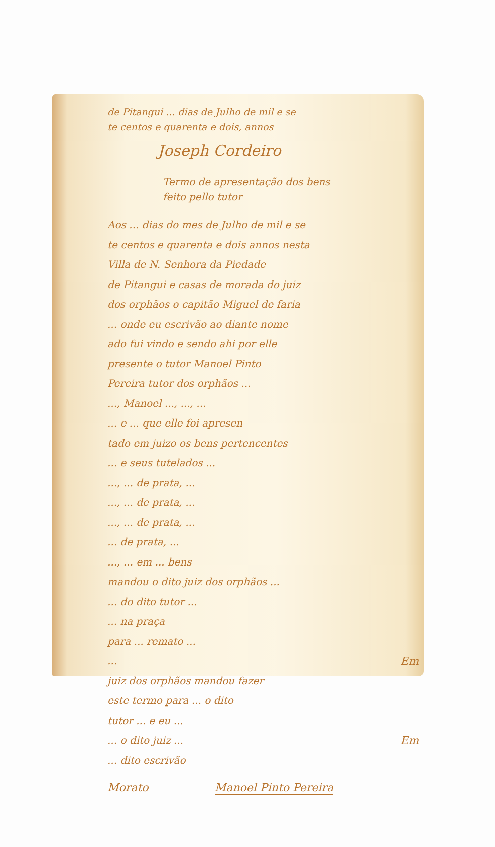de Pitangui ... dias de Julho de mil e se
te centos e quarenta e dois, annos
Joseph Cordeiro
Termo de apresentação dos bens
feito pello tutor
Aos ... dias do mes de Julho de mil e se
te centos e quarenta e dois annos nesta
Villa de N. Senhora da Piedade
de Pitangui e casas de morada do juiz
dos orphãos o capitão Miguel de faria
... onde eu escrivão ao diante nome
ado fui vindo e sendo ahi por elle
presente o tutor Manoel Pinto
Pereira tutor dos orphãos ...
..., Manoel ..., ..., ...
... e ... que elle foi apresen
tado em juizo os bens pertencentes
... e seus tutelados ...
..., ... de prata, ...
..., ... de prata, ...
..., ... de prata, ...
... de prata, ...
..., ... em ... bens
mandou o dito juiz dos orphãos ...
... do dito tutor ...
... na praça
para ... remato ...
... Em
juiz dos orphãos mandou fazer
este termo para ... o dito
tutor ... e eu ...
... o dito juiz ... Em
... dito escrivão
Morato Manoel Pinto Pereira